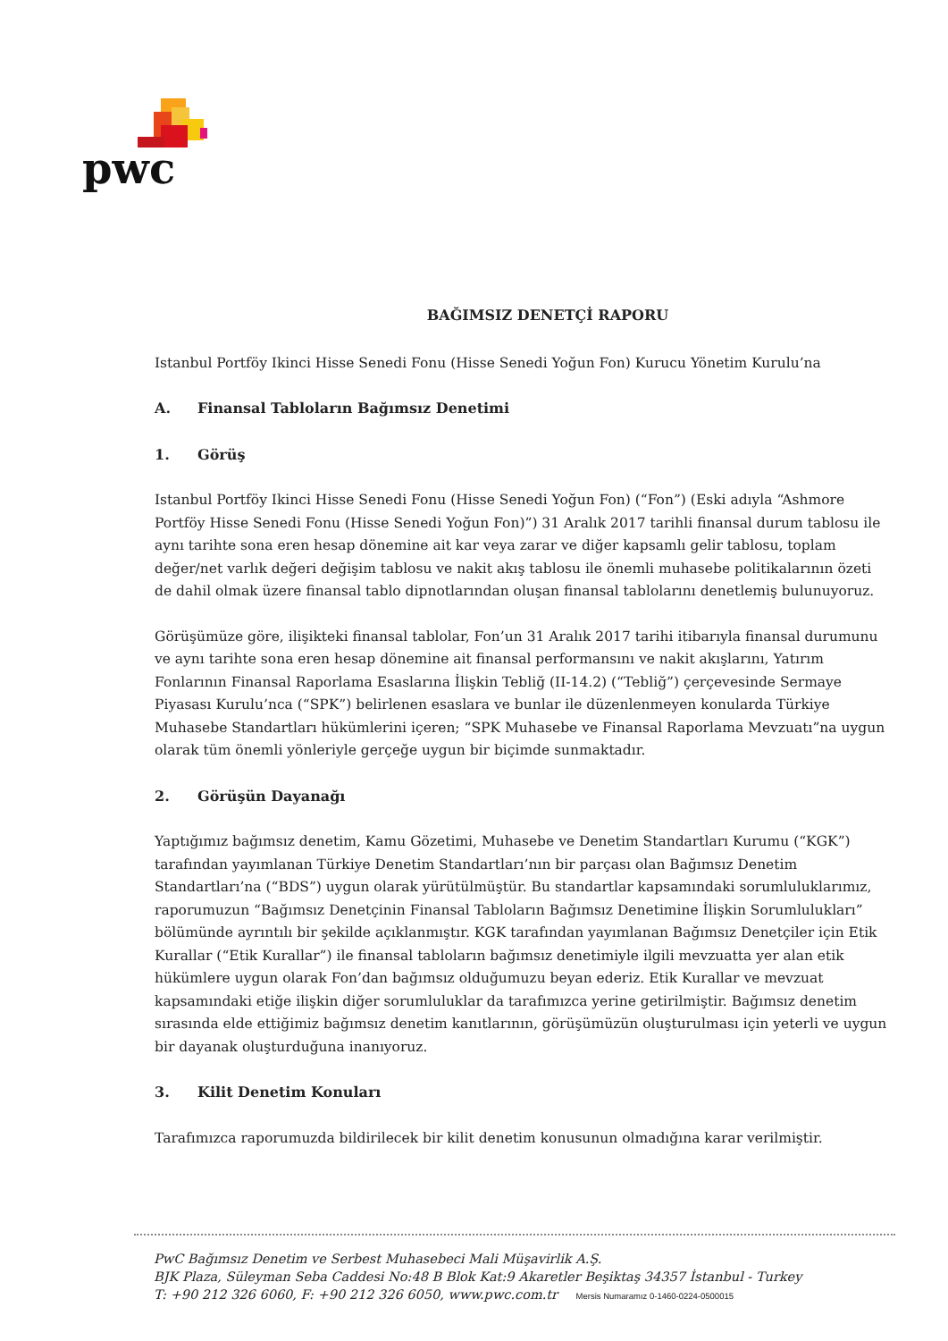pwc
BAĞIMSIZ DENETÇİ RAPORU
Istanbul Portföy Ikinci Hisse Senedi Fonu (Hisse Senedi Yoğun Fon) Kurucu Yönetim Kurulu’na
A. Finansal Tabloların Bağımsız Denetimi
1. Görüş
Istanbul Portföy Ikinci Hisse Senedi Fonu (Hisse Senedi Yoğun Fon) (“Fon”) (Eski adıyla “Ashmore Portföy Hisse Senedi Fonu (Hisse Senedi Yoğun Fon)”) 31 Aralık 2017 tarihli finansal durum tablosu ile aynı tarihte sona eren hesap dönemine ait kar veya zarar ve diğer kapsamlı gelir tablosu, toplam değer/net varlık değeri değişim tablosu ve nakit akış tablosu ile önemli muhasebe politikalarının özeti de dahil olmak üzere finansal tablo dipnotlarından oluşan finansal tablolarını denetlemiş bulunuyoruz.
Görüşümüze göre, ilişikteki finansal tablolar, Fon’un 31 Aralık 2017 tarihi itibarıyla finansal durumunu ve aynı tarihte sona eren hesap dönemine ait finansal performansını ve nakit akışlarını, Yatırım Fonlarının Finansal Raporlama Esaslarına İlişkin Tebliğ (II-14.2) (“Tebliğ”) çerçevesinde Sermaye Piyasası Kurulu’nca (“SPK”) belirlenen esaslara ve bunlar ile düzenlenmeyen konularda Türkiye Muhasebe Standartları hükümlerini içeren; “SPK Muhasebe ve Finansal Raporlama Mevzuatı”na uygun olarak tüm önemli yönleriyle gerçeğe uygun bir biçimde sunmaktadır.
2. Görüşün Dayanağı
Yaptığımız bağımsız denetim, Kamu Gözetimi, Muhasebe ve Denetim Standartları Kurumu (“KGK”) tarafından yayımlanan Türkiye Denetim Standartları’nın bir parçası olan Bağımsız Denetim Standartları’na (“BDS”) uygun olarak yürütülmüştür. Bu standartlar kapsamındaki sorumluluklarımız, raporumuzun “Bağımsız Denetçinin Finansal Tabloların Bağımsız Denetimine İlişkin Sorumlulukları” bölümünde ayrıntılı bir şekilde açıklanmıştır. KGK tarafından yayımlanan Bağımsız Denetçiler için Etik Kurallar (“Etik Kurallar”) ile finansal tabloların bağımsız denetimiyle ilgili mevzuatta yer alan etik hükümlere uygun olarak Fon’dan bağımsız olduğumuzu beyan ederiz. Etik Kurallar ve mevzuat kapsamındaki etiğe ilişkin diğer sorumluluklar da tarafımızca yerine getirilmiştir. Bağımsız denetim sırasında elde ettiğimiz bağımsız denetim kanıtlarının, görüşümüzün oluşturulması için yeterli ve uygun bir dayanak oluşturduğuna inanıyoruz.
3. Kilit Denetim Konuları
Tarafımızca raporumuzda bildirilecek bir kilit denetim konusunun olmadığına karar verilmiştir.
PwC Bağımsız Denetim ve Serbest Muhasebeci Mali Müşavirlik A.Ş.
BJK Plaza, Süleyman Seba Caddesi No:48 B Blok Kat:9 Akaretler Beşiktaş 34357 İstanbul - Turkey
T: +90 212 326 6060, F: +90 212 326 6050, www.pwc.com.tr Mersis Numaramız 0-1460-0224-0500015